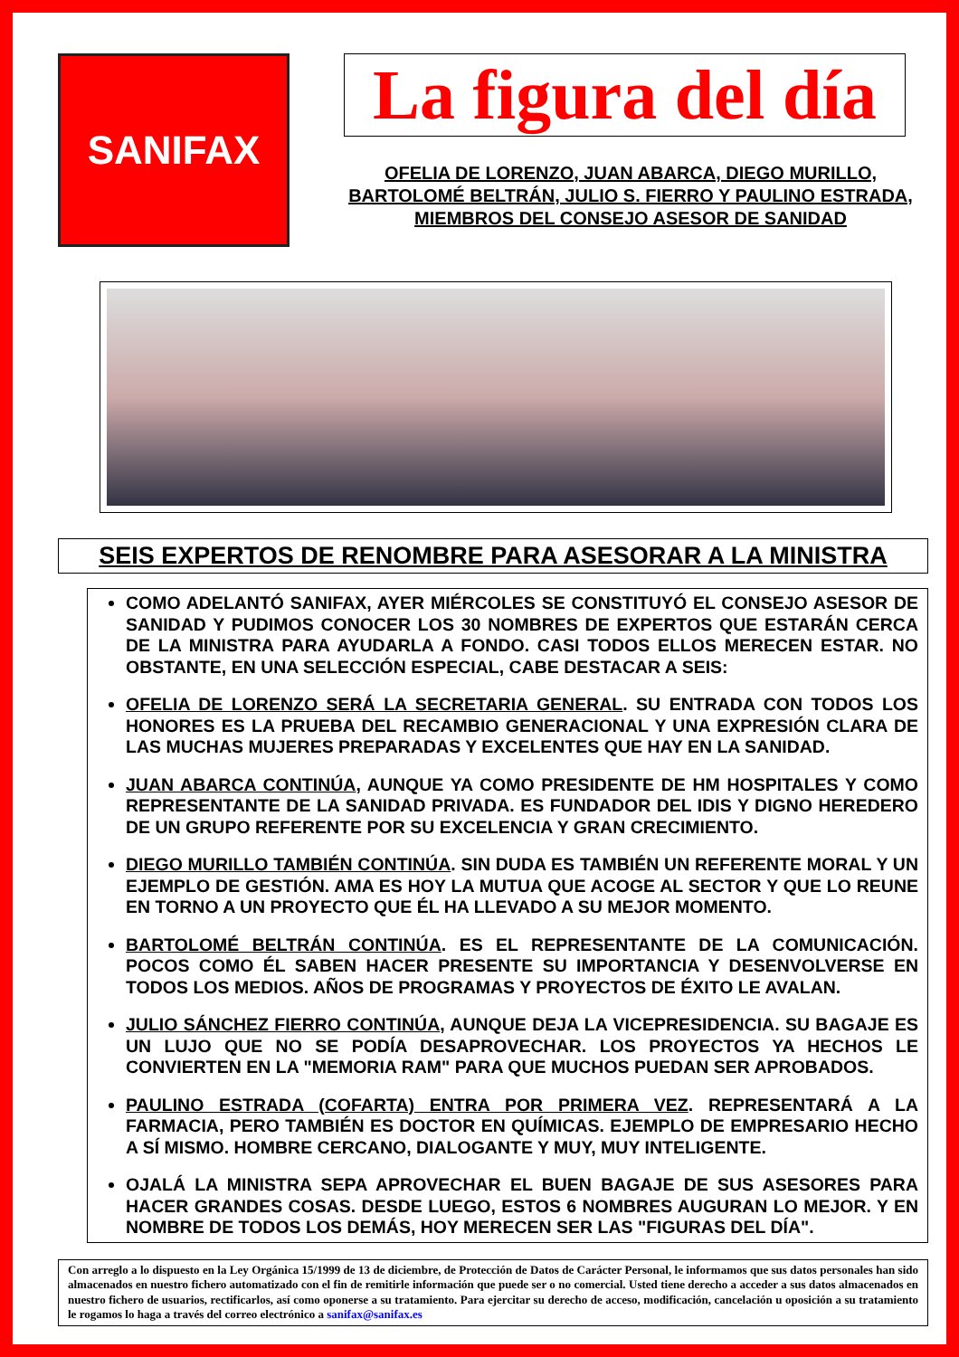SANIFAX
La figura del día
OFELIA DE LORENZO, JUAN ABARCA, DIEGO MURILLO, BARTOLOMÉ BELTRÁN, JULIO S. FIERRO Y PAULINO ESTRADA, MIEMBROS DEL CONSEJO ASESOR DE SANIDAD
SEIS EXPERTOS DE RENOMBRE PARA ASESORAR A LA MINISTRA
COMO ADELANTÓ SANIFAX, AYER MIÉRCOLES SE CONSTITUYÓ EL CONSEJO ASESOR DE SANIDAD Y PUDIMOS CONOCER LOS 30 NOMBRES DE EXPERTOS QUE ESTARÁN CERCA DE LA MINISTRA PARA AYUDARLA A FONDO. CASI TODOS ELLOS MERECEN ESTAR. NO OBSTANTE, EN UNA SELECCIÓN ESPECIAL, CABE DESTACAR A SEIS:
OFELIA DE LORENZO SERÁ LA SECRETARIA GENERAL. SU ENTRADA CON TODOS LOS HONORES ES LA PRUEBA DEL RECAMBIO GENERACIONAL Y UNA EXPRESIÓN CLARA DE LAS MUCHAS MUJERES PREPARADAS Y EXCELENTES QUE HAY EN LA SANIDAD.
JUAN ABARCA CONTINÚA, AUNQUE YA COMO PRESIDENTE DE HM HOSPITALES Y COMO REPRESENTANTE DE LA SANIDAD PRIVADA. ES FUNDADOR DEL IDIS Y DIGNO HEREDERO DE UN GRUPO REFERENTE POR SU EXCELENCIA Y GRAN CRECIMIENTO.
DIEGO MURILLO TAMBIÉN CONTINÚA. SIN DUDA ES TAMBIÉN UN REFERENTE MORAL Y UN EJEMPLO DE GESTIÓN. AMA ES HOY LA MUTUA QUE ACOGE AL SECTOR Y QUE LO REUNE EN TORNO A UN PROYECTO QUE ÉL HA LLEVADO A SU MEJOR MOMENTO.
BARTOLOMÉ BELTRÁN CONTINÚA. ES EL REPRESENTANTE DE LA COMUNICACIÓN. POCOS COMO ÉL SABEN HACER PRESENTE SU IMPORTANCIA Y DESENVOLVERSE EN TODOS LOS MEDIOS. AÑOS DE PROGRAMAS Y PROYECTOS DE ÉXITO LE AVALAN.
JULIO SÁNCHEZ FIERRO CONTINÚA, AUNQUE DEJA LA VICEPRESIDENCIA. SU BAGAJE ES UN LUJO QUE NO SE PODÍA DESAPROVECHAR. LOS PROYECTOS YA HECHOS LE CONVIERTEN EN LA "MEMORIA RAM" PARA QUE MUCHOS PUEDAN SER APROBADOS.
PAULINO ESTRADA (COFARTA) ENTRA POR PRIMERA VEZ. REPRESENTARÁ A LA FARMACIA, PERO TAMBIÉN ES DOCTOR EN QUÍMICAS. EJEMPLO DE EMPRESARIO HECHO A SÍ MISMO. HOMBRE CERCANO, DIALOGANTE Y MUY, MUY INTELIGENTE.
OJALÁ LA MINISTRA SEPA APROVECHAR EL BUEN BAGAJE DE SUS ASESORES PARA HACER GRANDES COSAS. DESDE LUEGO, ESTOS 6 NOMBRES AUGURAN LO MEJOR. Y EN NOMBRE DE TODOS LOS DEMÁS, HOY MERECEN SER LAS "FIGURAS DEL DÍA".
Con arreglo a lo dispuesto en la Ley Orgánica 15/1999 de 13 de diciembre, de Protección de Datos de Carácter Personal, le informamos que sus datos personales han sido almacenados en nuestro fichero automatizado con el fin de remitirle información que puede ser o no comercial. Usted tiene derecho a acceder a sus datos almacenados en nuestro fichero de usuarios, rectificarlos, así como oponerse a su tratamiento. Para ejercitar su derecho de acceso, modificación, cancelación u oposición a su tratamiento le rogamos lo haga a través del correo electrónico a sanifax@sanifax.es